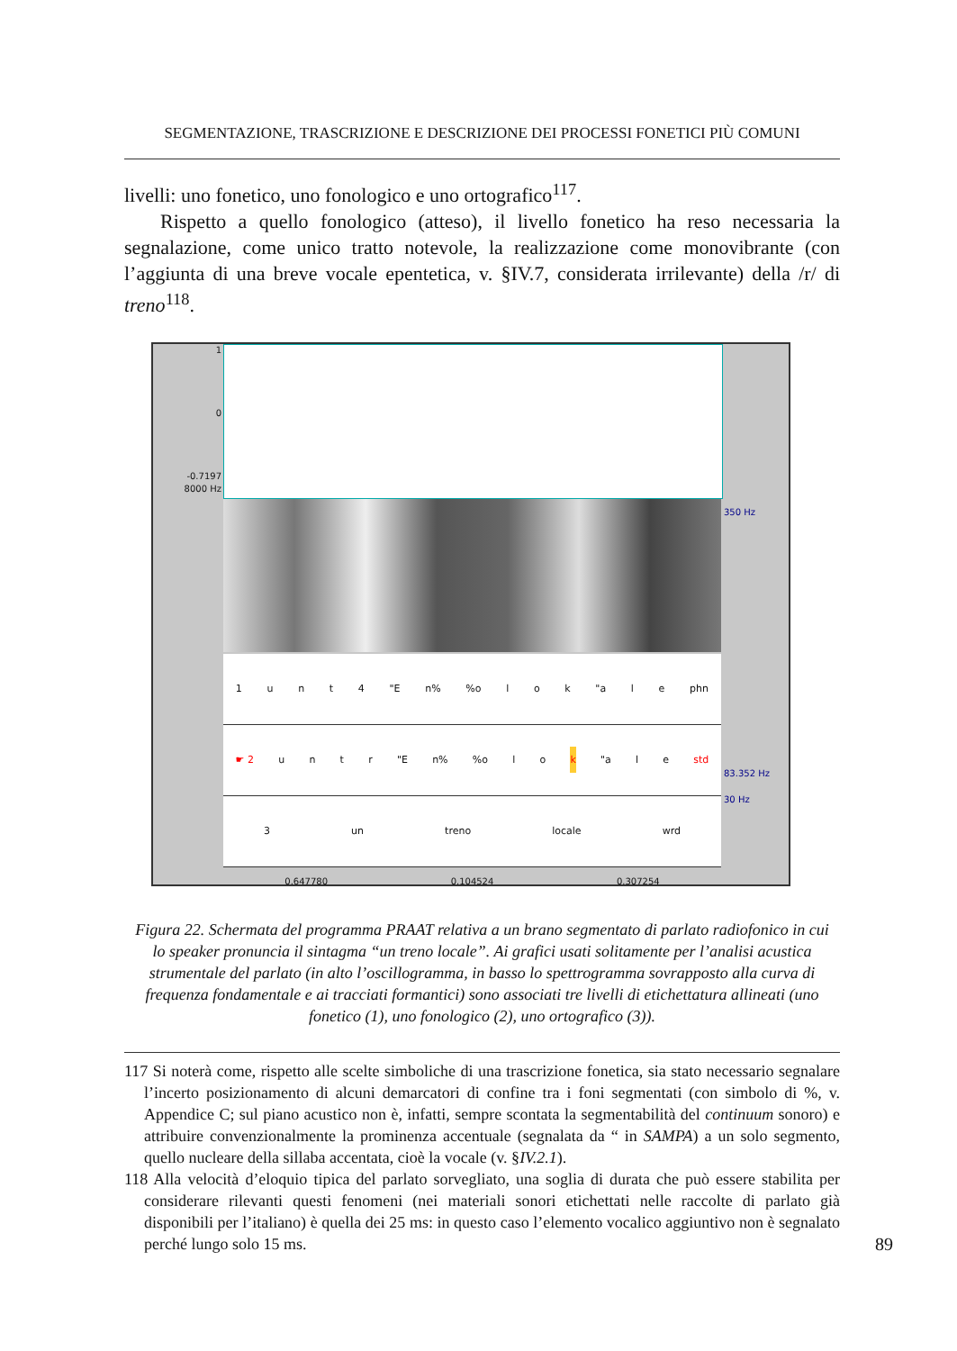SEGMENTAZIONE, TRASCRIZIONE E DESCRIZIONE DEI PROCESSI FONETICI PIÙ COMUNI
livelli: uno fonetico, uno fonologico e uno ortografico<sup>117</sup>.
Rispetto a quello fonologico (atteso), il livello fonetico ha reso necessaria la segnalazione, come unico tratto notevole, la realizzazione come monovibrante (con l’aggiunta di una breve vocale epentetica, v. §IV.7, considerata irrilevante) della /r/ di treno<sup>118</sup>.
1
0
-0.7197
8000 Hz
350 Hz
83.352 Hz
30 Hz
1 unt 4 "E n%%o l o k "a l e phn
☛ 2 untr "E n%%o lok "a le std
3 un treno locale wrd
0.647780 0.104524 0.307254
Figura 22. Schermata del programma PRAAT relativa a un brano segmentato di parlato radiofonico in cui lo speaker pronuncia il sintagma “un treno locale”. Ai grafici usati solitamente per l’analisi acustica strumentale del parlato (in alto l’oscillogramma, in basso lo spettrogramma sovrapposto alla curva di frequenza fondamentale e ai tracciati formantici) sono associati tre livelli di etichettatura allineati (uno fonetico (1), uno fonologico (2), uno ortografico (3)).
117 Si noterà come, rispetto alle scelte simboliche di una trascrizione fonetica, sia stato necessario segnalare l’incerto posizionamento di alcuni demarcatori di confine tra i foni segmentati (con simbolo di %, v. Appendice C; sul piano acustico non è, infatti, sempre scontata la segmentabilità del continuum sonoro) e attribuire convenzionalmente la prominenza accentuale (segnalata da “ in SAMPA) a un solo segmento, quello nucleare della sillaba accentata, cioè la vocale (v. §IV.2.1).
118 Alla velocità d’eloquio tipica del parlato sorvegliato, una soglia di durata che può essere stabilita per considerare rilevanti questi fenomeni (nei materiali sonori etichettati nelle raccolte di parlato già disponibili per l’italiano) è quella dei 25 ms: in questo caso l’elemento vocalico aggiuntivo non è segnalato perché lungo solo 15 ms.
89